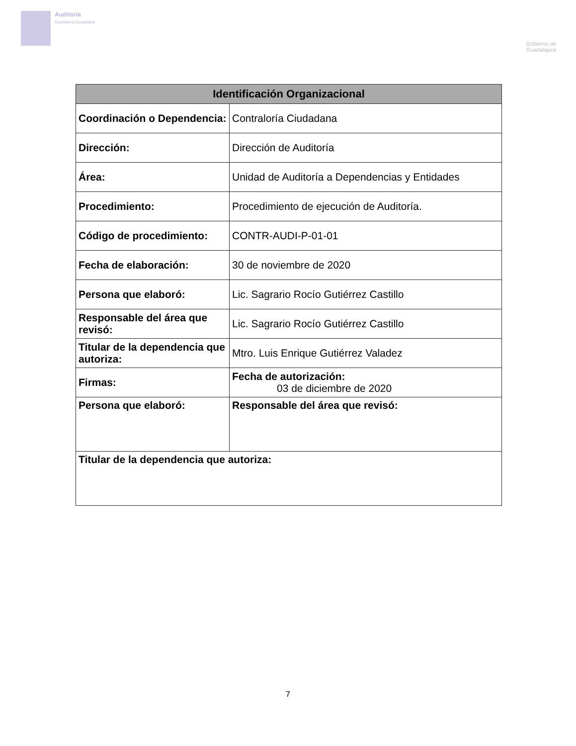Auditoría
Contraloría Ciudadana
Gobierno de
Guadalajara
| Identificación Organizacional | | |
| --- | --- | --- |
| Coordinación o Dependencia: | Contraloría Ciudadana | |
| Dirección: | Dirección de Auditoría | |
| Área: | Unidad de Auditoría a Dependencias y Entidades | |
| Procedimiento: | Procedimiento de ejecución de Auditoría. | |
| Código de procedimiento: | CONTR-AUDI-P-01-01 | |
| Fecha de elaboración: | 30 de noviembre de 2020 | |
| Persona que elaboró: | Lic. Sagrario Rocío Gutiérrez Castillo | |
| Responsable del área que revisó: | Lic. Sagrario Rocío Gutiérrez Castillo | |
| Titular de la dependencia que autoriza: | Mtro. Luis Enrique Gutiérrez Valadez | |
| Firmas: | | Fecha de autorización: 03 de diciembre de 2020 |
| Persona que elaboró: | | Responsable del área que revisó: |
| Titular de la dependencia que autoriza: | | |
7